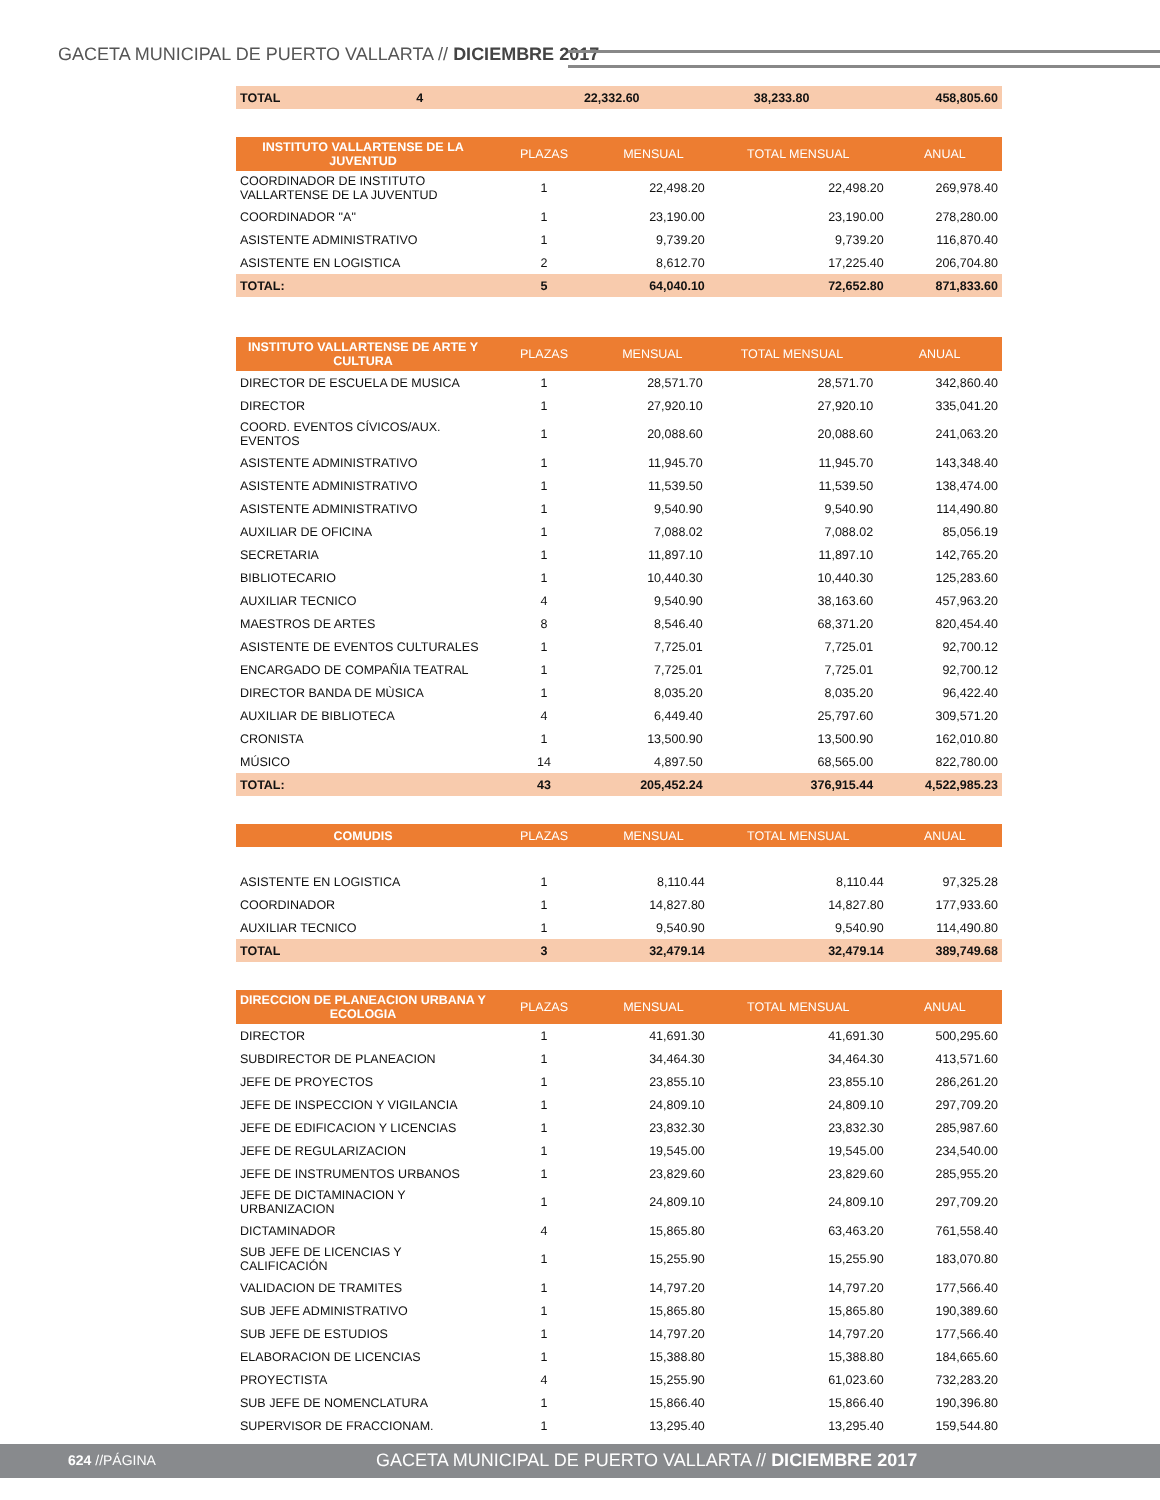GACETA MUNICIPAL DE PUERTO VALLARTA // DICIEMBRE 2017
| TOTAL | 4 | 22,332.60 | 38,233.80 | 458,805.60 |
| INSTITUTO VALLARTENSE DE LA JUVENTUD | PLAZAS | MENSUAL | TOTAL MENSUAL | ANUAL |
| --- | --- | --- | --- | --- |
| COORDINADOR DE INSTITUTO VALLARTENSE DE LA JUVENTUD | 1 | 22,498.20 | 22,498.20 | 269,978.40 |
| COORDINADOR "A" | 1 | 23,190.00 | 23,190.00 | 278,280.00 |
| ASISTENTE ADMINISTRATIVO | 1 | 9,739.20 | 9,739.20 | 116,870.40 |
| ASISTENTE EN LOGISTICA | 2 | 8,612.70 | 17,225.40 | 206,704.80 |
| TOTAL: | 5 | 64,040.10 | 72,652.80 | 871,833.60 |
| INSTITUTO VALLARTENSE DE ARTE Y CULTURA | PLAZAS | MENSUAL | TOTAL MENSUAL | ANUAL |
| --- | --- | --- | --- | --- |
| DIRECTOR DE ESCUELA DE MUSICA | 1 | 28,571.70 | 28,571.70 | 342,860.40 |
| DIRECTOR | 1 | 27,920.10 | 27,920.10 | 335,041.20 |
| COORD. EVENTOS CÍVICOS/AUX. EVENTOS | 1 | 20,088.60 | 20,088.60 | 241,063.20 |
| ASISTENTE ADMINISTRATIVO | 1 | 11,945.70 | 11,945.70 | 143,348.40 |
| ASISTENTE ADMINISTRATIVO | 1 | 11,539.50 | 11,539.50 | 138,474.00 |
| ASISTENTE ADMINISTRATIVO | 1 | 9,540.90 | 9,540.90 | 114,490.80 |
| AUXILIAR DE OFICINA | 1 | 7,088.02 | 7,088.02 | 85,056.19 |
| SECRETARIA | 1 | 11,897.10 | 11,897.10 | 142,765.20 |
| BIBLIOTECARIO | 1 | 10,440.30 | 10,440.30 | 125,283.60 |
| AUXILIAR TECNICO | 4 | 9,540.90 | 38,163.60 | 457,963.20 |
| MAESTROS DE ARTES | 8 | 8,546.40 | 68,371.20 | 820,454.40 |
| ASISTENTE DE EVENTOS CULTURALES | 1 | 7,725.01 | 7,725.01 | 92,700.12 |
| ENCARGADO DE COMPAÑIA TEATRAL | 1 | 7,725.01 | 7,725.01 | 92,700.12 |
| DIRECTOR BANDA DE MÙSICA | 1 | 8,035.20 | 8,035.20 | 96,422.40 |
| AUXILIAR DE BIBLIOTECA | 4 | 6,449.40 | 25,797.60 | 309,571.20 |
| CRONISTA | 1 | 13,500.90 | 13,500.90 | 162,010.80 |
| MÚSICO | 14 | 4,897.50 | 68,565.00 | 822,780.00 |
| TOTAL: | 43 | 205,452.24 | 376,915.44 | 4,522,985.23 |
| COMUDIS | PLAZAS | MENSUAL | TOTAL MENSUAL | ANUAL |
| --- | --- | --- | --- | --- |
| ASISTENTE EN LOGISTICA | 1 | 8,110.44 | 8,110.44 | 97,325.28 |
| COORDINADOR | 1 | 14,827.80 | 14,827.80 | 177,933.60 |
| AUXILIAR TECNICO | 1 | 9,540.90 | 9,540.90 | 114,490.80 |
| TOTAL | 3 | 32,479.14 | 32,479.14 | 389,749.68 |
| DIRECCION DE PLANEACION URBANA Y ECOLOGIA | PLAZAS | MENSUAL | TOTAL MENSUAL | ANUAL |
| --- | --- | --- | --- | --- |
| DIRECTOR | 1 | 41,691.30 | 41,691.30 | 500,295.60 |
| SUBDIRECTOR DE PLANEACION | 1 | 34,464.30 | 34,464.30 | 413,571.60 |
| JEFE DE PROYECTOS | 1 | 23,855.10 | 23,855.10 | 286,261.20 |
| JEFE DE INSPECCION Y VIGILANCIA | 1 | 24,809.10 | 24,809.10 | 297,709.20 |
| JEFE DE EDIFICACION Y LICENCIAS | 1 | 23,832.30 | 23,832.30 | 285,987.60 |
| JEFE DE REGULARIZACION | 1 | 19,545.00 | 19,545.00 | 234,540.00 |
| JEFE DE INSTRUMENTOS URBANOS | 1 | 23,829.60 | 23,829.60 | 285,955.20 |
| JEFE DE DICTAMINACION Y URBANIZACION | 1 | 24,809.10 | 24,809.10 | 297,709.20 |
| DICTAMINADOR | 4 | 15,865.80 | 63,463.20 | 761,558.40 |
| SUB JEFE DE LICENCIAS Y CALIFICACIÓN | 1 | 15,255.90 | 15,255.90 | 183,070.80 |
| VALIDACION DE TRAMITES | 1 | 14,797.20 | 14,797.20 | 177,566.40 |
| SUB JEFE ADMINISTRATIVO | 1 | 15,865.80 | 15,865.80 | 190,389.60 |
| SUB JEFE DE ESTUDIOS | 1 | 14,797.20 | 14,797.20 | 177,566.40 |
| ELABORACION DE LICENCIAS | 1 | 15,388.80 | 15,388.80 | 184,665.60 |
| PROYECTISTA | 4 | 15,255.90 | 61,023.60 | 732,283.20 |
| SUB JEFE DE NOMENCLATURA | 1 | 15,866.40 | 15,866.40 | 190,396.80 |
| SUPERVISOR DE FRACCIONAM. | 1 | 13,295.40 | 13,295.40 | 159,544.80 |
624 //PÁGINA GACETA MUNICIPAL DE PUERTO VALLARTA // DICIEMBRE 2017